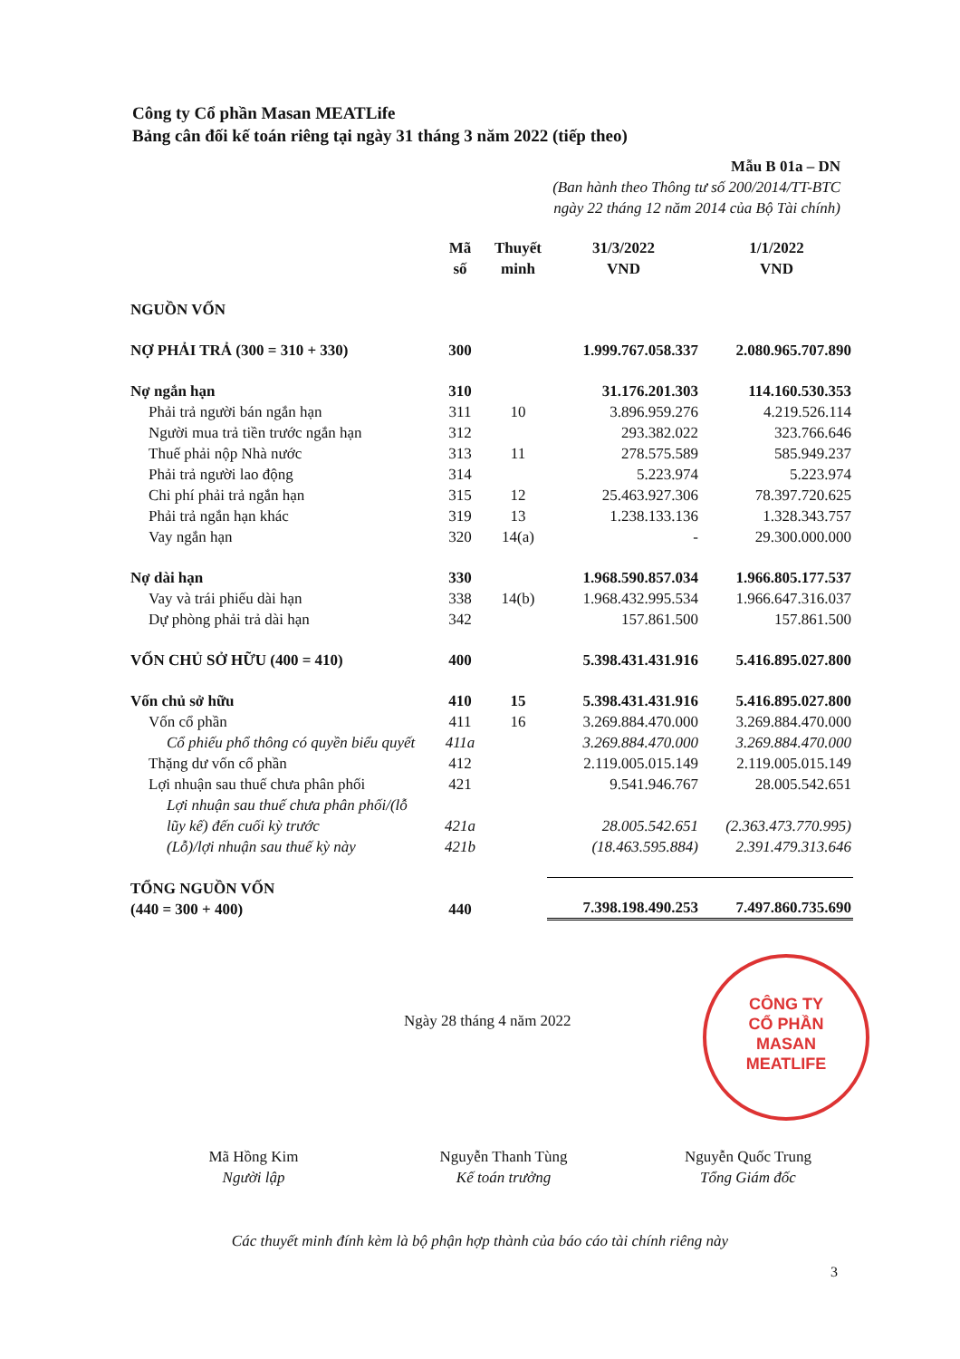Công ty Cổ phần Masan MEATLife
Bảng cân đối kế toán riêng tại ngày 31 tháng 3 năm 2022 (tiếp theo)
Mẫu B 01a – DN
(Ban hành theo Thông tư số 200/2014/TT-BTC
ngày 22 tháng 12 năm 2014 của Bộ Tài chính)
| | Mã số | Thuyết minh | 31/3/2022 VND | 1/1/2022 VND |
| --- | --- | --- | --- | --- |
| NGUỒN VỐN | | | | |
| NỢ PHẢI TRẢ (300 = 310 + 330) | 300 | | 1.999.767.058.337 | 2.080.965.707.890 |
| Nợ ngắn hạn | 310 | | 31.176.201.303 | 114.160.530.353 |
| Phải trả người bán ngắn hạn | 311 | 10 | 3.896.959.276 | 4.219.526.114 |
| Người mua trả tiền trước ngắn hạn | 312 | | 293.382.022 | 323.766.646 |
| Thuế phải nộp Nhà nước | 313 | 11 | 278.575.589 | 585.949.237 |
| Phải trả người lao động | 314 | | 5.223.974 | 5.223.974 |
| Chi phí phải trả ngắn hạn | 315 | 12 | 25.463.927.306 | 78.397.720.625 |
| Phải trả ngắn hạn khác | 319 | 13 | 1.238.133.136 | 1.328.343.757 |
| Vay ngắn hạn | 320 | 14(a) | - | 29.300.000.000 |
| Nợ dài hạn | 330 | | 1.968.590.857.034 | 1.966.805.177.537 |
| Vay và trái phiếu dài hạn | 338 | 14(b) | 1.968.432.995.534 | 1.966.647.316.037 |
| Dự phòng phải trả dài hạn | 342 | | 157.861.500 | 157.861.500 |
| VỐN CHỦ SỞ HỮU (400 = 410) | 400 | | 5.398.431.431.916 | 5.416.895.027.800 |
| Vốn chủ sở hữu | 410 | 15 | 5.398.431.431.916 | 5.416.895.027.800 |
| Vốn cổ phần | 411 | 16 | 3.269.884.470.000 | 3.269.884.470.000 |
| Cổ phiếu phổ thông có quyền biểu quyết | 411a | | 3.269.884.470.000 | 3.269.884.470.000 |
| Thặng dư vốn cổ phần | 412 | | 2.119.005.015.149 | 2.119.005.015.149 |
| Lợi nhuận sau thuế chưa phân phối | 421 | | 9.541.946.767 | 28.005.542.651 |
| Lợi nhuận sau thuế chưa phân phối/(lỗ lũy kế) đến cuối kỳ trước | 421a | | 28.005.542.651 | (2.363.473.770.995) |
| (Lỗ)/lợi nhuận sau thuế kỳ này | 421b | | (18.463.595.884) | 2.391.479.313.646 |
| TỔNG NGUỒN VỐN (440 = 300 + 400) | 440 | | 7.398.198.490.253 | 7.497.860.735.690 |
Ngày 28 tháng 4 năm 2022
CÔNG TY
CỔ PHẦN
MASAN
MEATLIFE
Mã Hồng Kim
Người lập
Nguyễn Thanh Tùng
Kế toán trưởng
Nguyễn Quốc Trung
Tổng Giám đốc
Các thuyết minh đính kèm là bộ phận hợp thành của báo cáo tài chính riêng này
3